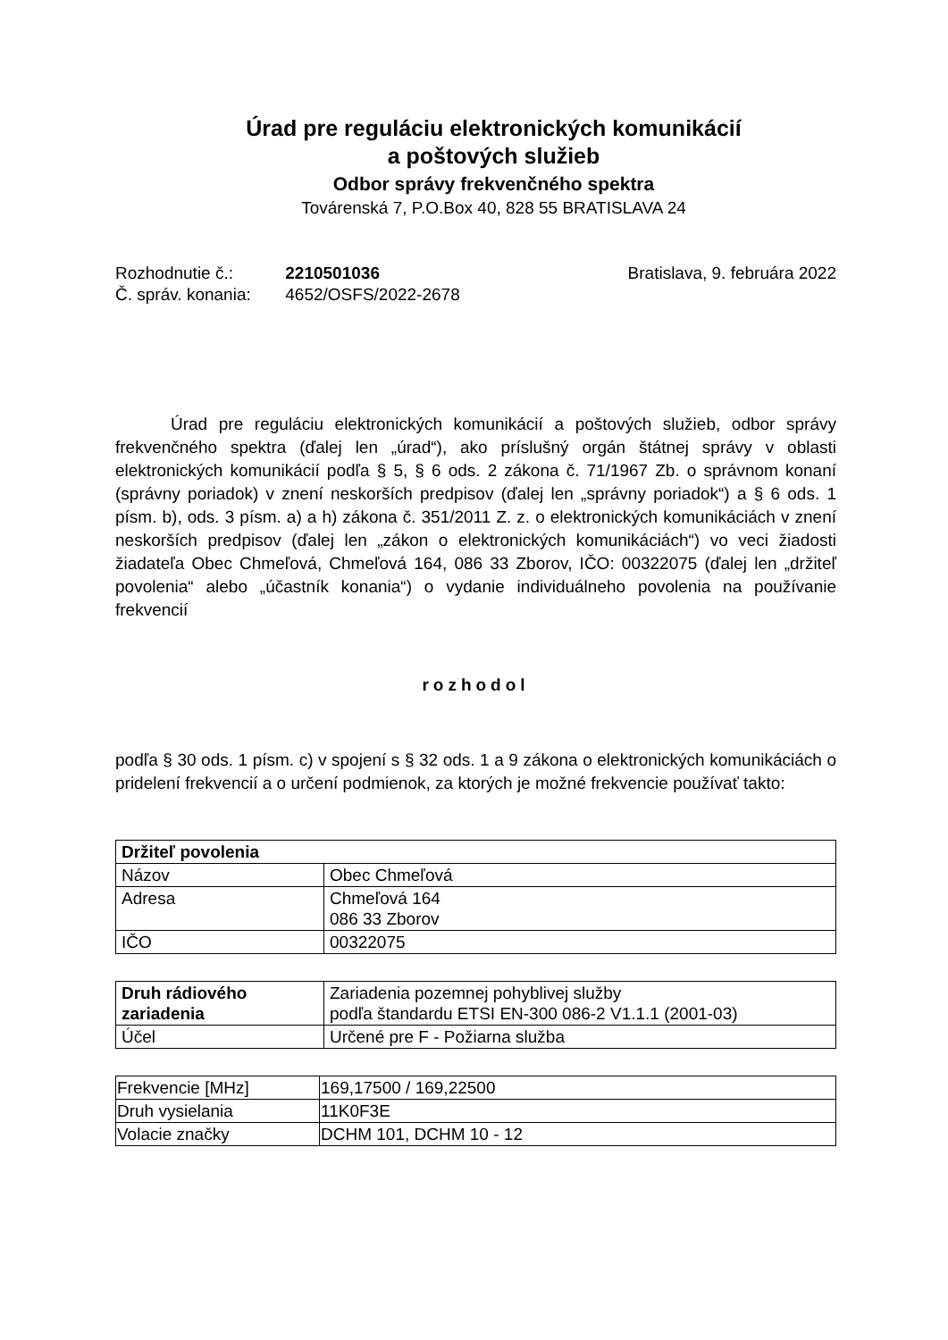Úrad pre reguláciu elektronických komunikácií
a poštových služieb
Odbor správy frekvenčného spektra
Továrenská 7, P.O.Box 40, 828 55 BRATISLAVA 24
Rozhodnutie č.: 2210501036
Č. správ. konania: 4652/OSFS/2022-2678
Bratislava, 9. februára 2022
Úrad pre reguláciu elektronických komunikácií a poštových služieb, odbor správy frekvenčného spektra (ďalej len „úrad“), ako príslušný orgán štátnej správy v oblasti elektronických komunikácií podľa § 5, § 6 ods. 2 zákona č. 71/1967 Zb. o správnom konaní (správny poriadok) v znení neskorších predpisov (ďalej len „správny poriadok“) a § 6 ods. 1 písm. b), ods. 3 písm. a) a h) zákona č. 351/2011 Z. z. o elektronických komunikáciách v znení neskorších predpisov (ďalej len „zákon o elektronických komunikáciách“) vo veci žiadosti žiadateľa Obec Chmeľová, Chmeľová 164, 086 33 Zborov, IČO: 00322075 (ďalej len „držiteľ povolenia“ alebo „účastník konania“) o vydanie individuálneho povolenia na používanie frekvencií
rozhodol
podľa § 30 ods. 1 písm. c) v spojení s § 32 ods. 1 a 9 zákona o elektronických komunikáciách o pridelení frekvencií a o určení podmienok, za ktorých je možné frekvencie používať takto:
| Držiteľ povolenia | |
| --- | --- |
| Názov | Obec Chmeľová |
| Adresa | Chmeľová 164 086 33 Zborov |
| IČO | 00322075 |
| Druh rádiového zariadenia | Zariadenia pozemnej pohyblivej služby podľa štandardu ETSI EN-300 086-2 V1.1.1 (2001-03) |
| Účel | Určené pre F - Požiarna služba |
| Frekvencie [MHz] | 169,17500 / 169,22500 |
| Druh vysielania | 11K0F3E |
| Volacie značky | DCHM 101, DCHM 10 - 12 |